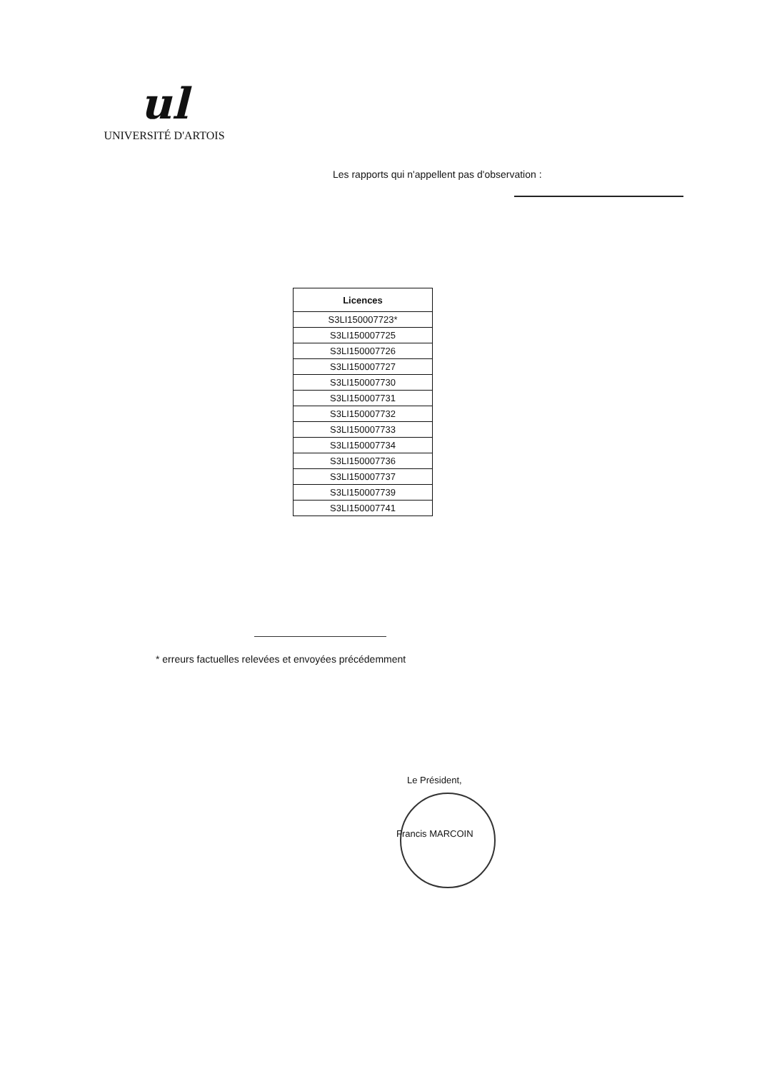ul
UNIVERSITÉ D'ARTOIS
Les rapports qui n'appellent pas d'observation :
| Licences |
| --- |
| S3LI150007723* |
| S3LI150007725 |
| S3LI150007726 |
| S3LI150007727 |
| S3LI150007730 |
| S3LI150007731 |
| S3LI150007732 |
| S3LI150007733 |
| S3LI150007734 |
| S3LI150007736 |
| S3LI150007737 |
| S3LI150007739 |
| S3LI150007741 |
* erreurs factuelles relevées et envoyées précédemment
Le Président,
Francis MARCOIN